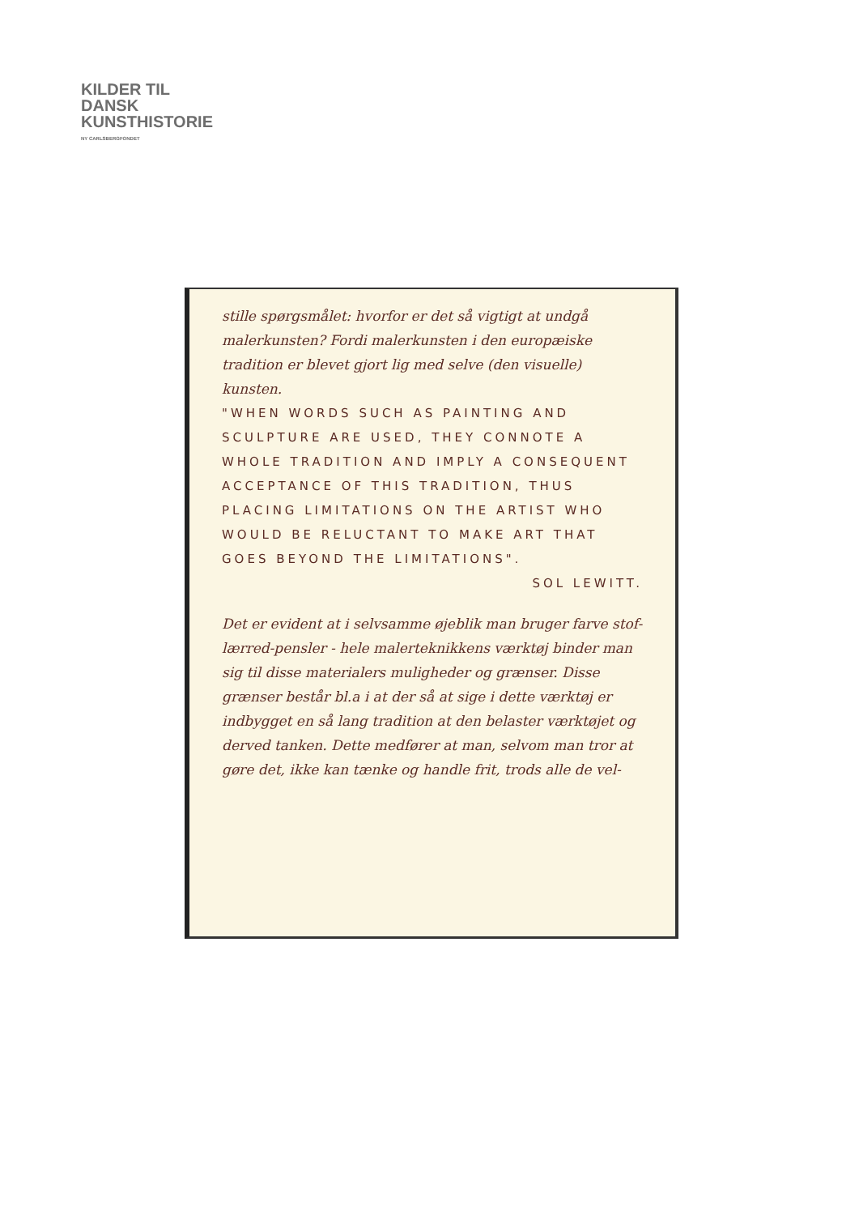KILDER TIL
DANSK
KUNSTHISTORIE
NY CARLSBERGFONDET
stille spørgsmålet: hvorfor er det så vigtigt at undgå malerkunsten? Fordi malerkunsten i den europæiske tradition er blevet gjort lig med selve (den visuelle) kunsten.
"WHEN WORDS SUCH AS PAINTING AND SCULPTURE ARE USED, THEY CONNOTE A WHOLE TRADITION AND IMPLY A CONSEQUENT ACCEPTANCE OF THIS TRADITION, THUS PLACING LIMITATIONS ON THE ARTIST WHO WOULD BE RELUCTANT TO MAKE ART THAT GOES BEYOND THE LIMITATIONS".
SOL LEWITT.
Det er evident at i selvsamme øjeblik man bruger farve stof-lærred-pensler - hele malerteknikkens værktøj binder man sig til disse materialers muligheder og grænser. Disse grænser består bl.a i at der så at sige i dette værktøj er indbygget en så lang tradition at den belaster værktøjet og derved tanken. Dette medfører at man, selvom man tror at gøre det, ikke kan tænke og handle frit, trods alle de vel-